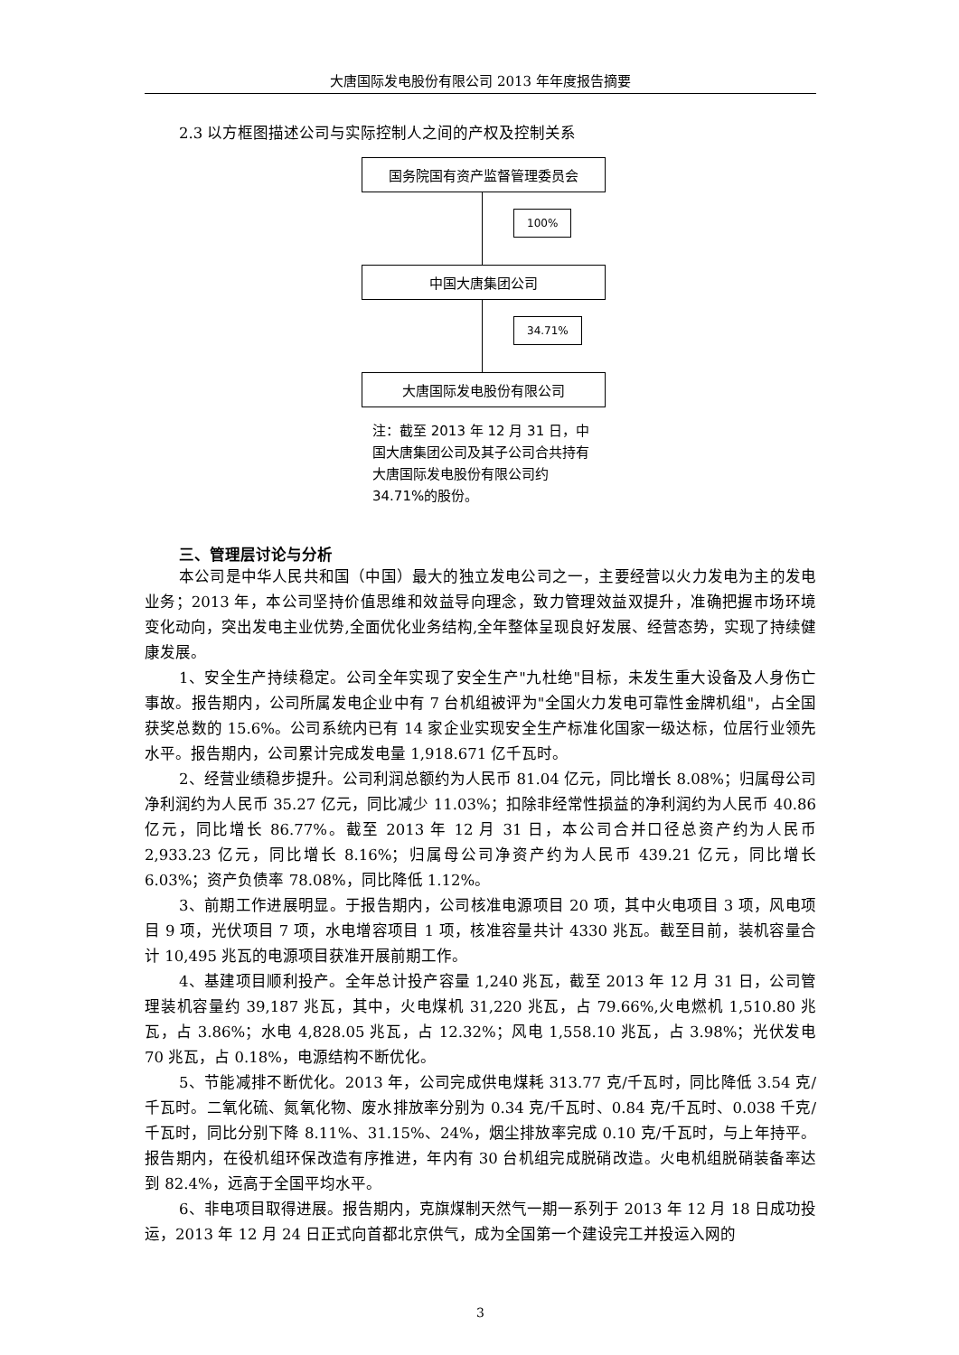大唐国际发电股份有限公司 2013 年年度报告摘要
2.3 以方框图描述公司与实际控制人之间的产权及控制关系
国务院国有资产监督管理委员会
100%
中国大唐集团公司
34.71%
大唐国际发电股份有限公司
注：截至 2013 年 12 月 31 日，中国大唐集团公司及其子公司合共持有大唐国际发电股份有限公司约 34.71%的股份。
三、管理层讨论与分析
本公司是中华人民共和国（中国）最大的独立发电公司之一，主要经营以火力发电为主的发电业务；2013 年，本公司坚持价值思维和效益导向理念，致力管理效益双提升，准确把握市场环境变化动向，突出发电主业优势,全面优化业务结构,全年整体呈现良好发展、经营态势，实现了持续健康发展。
1、安全生产持续稳定。公司全年实现了安全生产"九杜绝"目标，未发生重大设备及人身伤亡事故。报告期内，公司所属发电企业中有 7 台机组被评为"全国火力发电可靠性金牌机组"，占全国获奖总数的 15.6%。公司系统内已有 14 家企业实现安全生产标准化国家一级达标，位居行业领先水平。报告期内，公司累计完成发电量 1,918.671 亿千瓦时。
2、经营业绩稳步提升。公司利润总额约为人民币 81.04 亿元，同比增长 8.08%；归属母公司净利润约为人民币 35.27 亿元，同比减少 11.03%；扣除非经常性损益的净利润约为人民币 40.86 亿元，同比增长 86.77%。截至 2013 年 12 月 31 日，本公司合并口径总资产约为人民币 2,933.23 亿元，同比增长 8.16%；归属母公司净资产约为人民币 439.21 亿元，同比增长 6.03%；资产负债率 78.08%，同比降低 1.12%。
3、前期工作进展明显。于报告期内，公司核准电源项目 20 项，其中火电项目 3 项，风电项目 9 项，光伏项目 7 项，水电增容项目 1 项，核准容量共计 4330 兆瓦。截至目前，装机容量合计 10,495 兆瓦的电源项目获准开展前期工作。
4、基建项目顺利投产。全年总计投产容量 1,240 兆瓦，截至 2013 年 12 月 31 日，公司管理装机容量约 39,187 兆瓦，其中，火电煤机 31,220 兆瓦，占 79.66%,火电燃机 1,510.80 兆瓦，占 3.86%；水电 4,828.05 兆瓦，占 12.32%；风电 1,558.10 兆瓦，占 3.98%；光伏发电 70 兆瓦，占 0.18%，电源结构不断优化。
5、节能减排不断优化。2013 年，公司完成供电煤耗 313.77 克/千瓦时，同比降低 3.54 克/千瓦时。二氧化硫、氮氧化物、废水排放率分别为 0.34 克/千瓦时、0.84 克/千瓦时、0.038 千克/千瓦时，同比分别下降 8.11%、31.15%、24%，烟尘排放率完成 0.10 克/千瓦时，与上年持平。报告期内，在役机组环保改造有序推进，年内有 30 台机组完成脱硝改造。火电机组脱硝装备率达到 82.4%，远高于全国平均水平。
6、非电项目取得进展。报告期内，克旗煤制天然气一期一系列于 2013 年 12 月 18 日成功投运，2013 年 12 月 24 日正式向首都北京供气，成为全国第一个建设完工并投运入网的
3